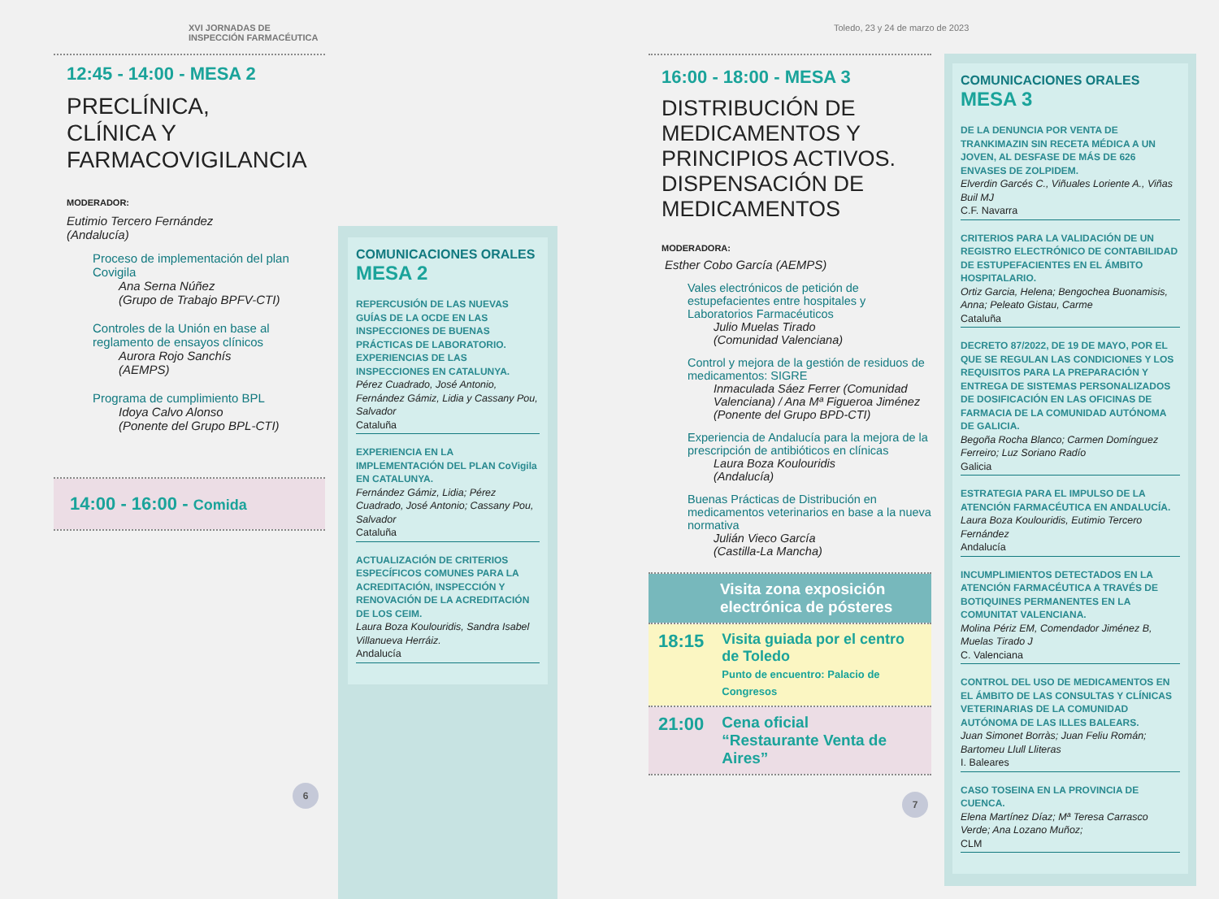XVI JORNADAS DE INSPECCIÓN FARMACÉUTICA
12:45 - 14:00 - MESA 2
PRECLÍNICA,
CLÍNICA Y
FARMACOVIGILANCIA
MODERADOR:
Eutimio Tercero Fernández
(Andalucía)
Proceso de implementación del plan Covigila
Ana Serna Núñez
(Grupo de Trabajo BPFV-CTI)
Controles de la Unión en base al reglamento de ensayos clínicos
Aurora Rojo Sanchís
(AEMPS)
Programa de cumplimiento BPL
Idoya Calvo Alonso
(Ponente del Grupo BPL-CTI)
14:00 - 16:00 - Comida
6
COMUNICACIONES ORALES
MESA 2
REPERCUSIÓN DE LAS NUEVAS GUÍAS DE LA OCDE EN LAS INSPECCIONES DE BUENAS PRÁCTICAS DE LABORATORIO. EXPERIENCIAS DE LAS INSPECCIONES EN CATALUNYA.
Pérez Cuadrado, José Antonio, Fernández Gámiz, Lidia y Cassany Pou, Salvador
Cataluña
EXPERIENCIA EN LA IMPLEMENTACIÓN DEL PLAN CoVigila EN CATALUNYA.
Fernández Gámiz, Lidia; Pérez Cuadrado, José Antonio; Cassany Pou, Salvador
Cataluña
ACTUALIZACIÓN DE CRITERIOS ESPECÍFICOS COMUNES PARA LA ACREDITACIÓN, INSPECCIÓN Y RENOVACIÓN DE LA ACREDITACIÓN DE LOS CEIM.
Laura Boza Koulouridis, Sandra Isabel Villanueva Herráiz.
Andalucía
Toledo, 23 y 24 de marzo de 2023
16:00 - 18:00 - MESA 3
DISTRIBUCIÓN DE MEDICAMENTOS Y PRINCIPIOS ACTIVOS. DISPENSACIÓN DE MEDICAMENTOS
MODERADORA:
Esther Cobo García (AEMPS)
Vales electrónicos de petición de estupefacientes entre hospitales y Laboratorios Farmacéuticos
Julio Muelas Tirado
(Comunidad Valenciana)
Control y mejora de la gestión de residuos de medicamentos: SIGRE
Inmaculada Sáez Ferrer (Comunidad Valenciana) / Ana Mª Figueroa Jiménez (Ponente del Grupo BPD-CTI)
Experiencia de Andalucía para la mejora de la prescripción de antibióticos en clínicas
Laura Boza Koulouridis
(Andalucía)
Buenas Prácticas de Distribución en medicamentos veterinarios en base a la nueva normativa
Julián Vieco García
(Castilla-La Mancha)
Visita zona exposición electrónica de pósteres
18:15 Visita guiada por el centro de Toledo
Punto de encuentro: Palacio de Congresos
21:00 Cena oficial
“Restaurante Venta de Aires”
7
COMUNICACIONES ORALES
MESA 3
DE LA DENUNCIA POR VENTA DE TRANKIMAZIN SIN RECETA MÉDICA A UN JOVEN, AL DESFASE DE MÁS DE 626 ENVASES DE ZOLPIDEM.
Elverdin Garcés C., Viñuales Loriente A., Viñas Buil MJ
C.F. Navarra
CRITERIOS PARA LA VALIDACIÓN DE UN REGISTRO ELECTRÓNICO DE CONTABILIDAD DE ESTUPEFACIENTES EN EL ÁMBITO HOSPITALARIO.
Ortiz Garcia, Helena; Bengochea Buonamisis, Anna; Peleato Gistau, Carme
Cataluña
DECRETO 87/2022, DE 19 DE MAYO, POR EL QUE SE REGULAN LAS CONDICIONES Y LOS REQUISITOS PARA LA PREPARACIÓN Y ENTREGA DE SISTEMAS PERSONALIZADOS DE DOSIFICACIÓN EN LAS OFICINAS DE FARMACIA DE LA COMUNIDAD AUTÓNOMA DE GALICIA.
Begoña Rocha Blanco; Carmen Domínguez Ferreiro; Luz Soriano Radío
Galicia
ESTRATEGIA PARA EL IMPULSO DE LA ATENCIÓN FARMACÉUTICA EN ANDALUCÍA.
Laura Boza Koulouridis, Eutimio Tercero Fernández
Andalucía
INCUMPLIMIENTOS DETECTADOS EN LA ATENCIÓN FARMACÉUTICA A TRAVÉS DE BOTIQUINES PERMANENTES EN LA COMUNITAT VALENCIANA.
Molina Périz EM, Comendador Jiménez B, Muelas Tirado J
C. Valenciana
CONTROL DEL USO DE MEDICAMENTOS EN EL ÁMBITO DE LAS CONSULTAS Y CLÍNICAS VETERINARIAS DE LA COMUNIDAD AUTÓNOMA DE LAS ILLES BALEARS.
Juan Simonet Borràs; Juan Feliu Román; Bartomeu Llull Lliteras
I. Baleares
CASO TOSEINA EN LA PROVINCIA DE CUENCA.
Elena Martínez Díaz; Mª Teresa Carrasco Verde; Ana Lozano Muñoz;
CLM